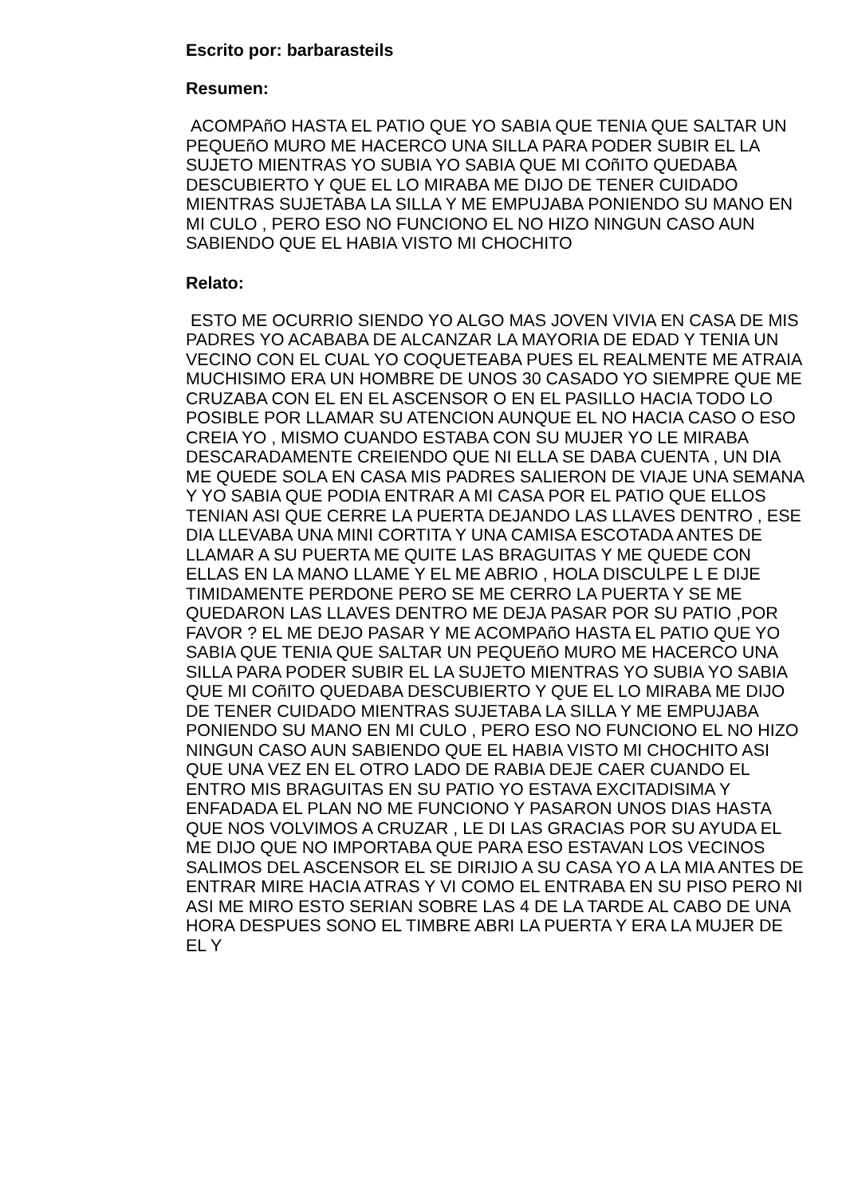Escrito por: barbarasteils
Resumen:
ACOMPAñO HASTA EL PATIO QUE YO SABIA QUE TENIA QUE SALTAR UN PEQUEñO MURO ME HACERCO UNA SILLA PARA PODER SUBIR EL LA SUJETO MIENTRAS YO SUBIA YO SABIA QUE MI COñITO QUEDABA DESCUBIERTO Y QUE EL LO MIRABA ME DIJO DE TENER CUIDADO MIENTRAS SUJETABA LA SILLA Y ME EMPUJABA PONIENDO SU MANO EN MI CULO , PERO ESO NO FUNCIONO EL NO HIZO NINGUN CASO AUN SABIENDO QUE EL HABIA VISTO MI CHOCHITO
Relato:
ESTO ME OCURRIO SIENDO YO ALGO MAS JOVEN VIVIA EN CASA DE MIS PADRES YO ACABABA DE ALCANZAR LA MAYORIA DE EDAD Y TENIA UN VECINO CON EL CUAL YO COQUETEABA PUES EL REALMENTE ME ATRAIA MUCHISIMO ERA UN HOMBRE DE UNOS 30 CASADO YO SIEMPRE QUE ME CRUZABA CON EL EN EL ASCENSOR O EN EL PASILLO HACIA TODO LO POSIBLE POR LLAMAR SU ATENCION AUNQUE EL NO HACIA CASO O ESO CREIA YO , MISMO CUANDO ESTABA CON SU MUJER YO LE MIRABA DESCARADAMENTE CREIENDO QUE NI ELLA SE DABA CUENTA , UN DIA ME QUEDE SOLA EN CASA MIS PADRES SALIERON DE VIAJE UNA SEMANA Y YO SABIA QUE PODIA ENTRAR A MI CASA POR EL PATIO QUE ELLOS TENIAN ASI QUE CERRE LA PUERTA DEJANDO LAS LLAVES DENTRO , ESE DIA LLEVABA UNA MINI CORTITA Y UNA CAMISA ESCOTADA ANTES DE LLAMAR A SU PUERTA ME QUITE LAS BRAGUITAS Y ME QUEDE CON ELLAS EN LA MANO LLAME Y EL ME ABRIO , HOLA DISCULPE L E DIJE TIMIDAMENTE PERDONE PERO SE ME CERRO LA PUERTA Y SE ME QUEDARON LAS LLAVES DENTRO ME DEJA PASAR POR SU PATIO ,POR FAVOR ? EL ME DEJO PASAR Y ME ACOMPAñO HASTA EL PATIO QUE YO SABIA QUE TENIA QUE SALTAR UN PEQUEñO MURO ME HACERCO UNA SILLA PARA PODER SUBIR EL LA SUJETO MIENTRAS YO SUBIA YO SABIA QUE MI COñITO QUEDABA DESCUBIERTO Y QUE EL LO MIRABA ME DIJO DE TENER CUIDADO MIENTRAS SUJETABA LA SILLA Y ME EMPUJABA PONIENDO SU MANO EN MI CULO , PERO ESO NO FUNCIONO EL NO HIZO NINGUN CASO AUN SABIENDO QUE EL HABIA VISTO MI CHOCHITO ASI QUE UNA VEZ EN EL OTRO LADO DE RABIA DEJE CAER CUANDO EL ENTRO MIS BRAGUITAS EN SU PATIO YO ESTAVA EXCITADISIMA Y ENFADADA EL PLAN NO ME FUNCIONO Y PASARON UNOS DIAS HASTA QUE NOS VOLVIMOS A CRUZAR , LE DI LAS GRACIAS POR SU AYUDA EL ME DIJO QUE NO IMPORTABA QUE PARA ESO ESTAVAN LOS VECINOS SALIMOS DEL ASCENSOR EL SE DIRIJIO A SU CASA YO A LA MIA ANTES DE ENTRAR MIRE HACIA ATRAS Y VI COMO EL ENTRABA EN SU PISO PERO NI ASI ME MIRO ESTO SERIAN SOBRE LAS 4 DE LA TARDE AL CABO DE UNA HORA DESPUES SONO EL TIMBRE ABRI LA PUERTA Y ERA LA MUJER DE EL Y